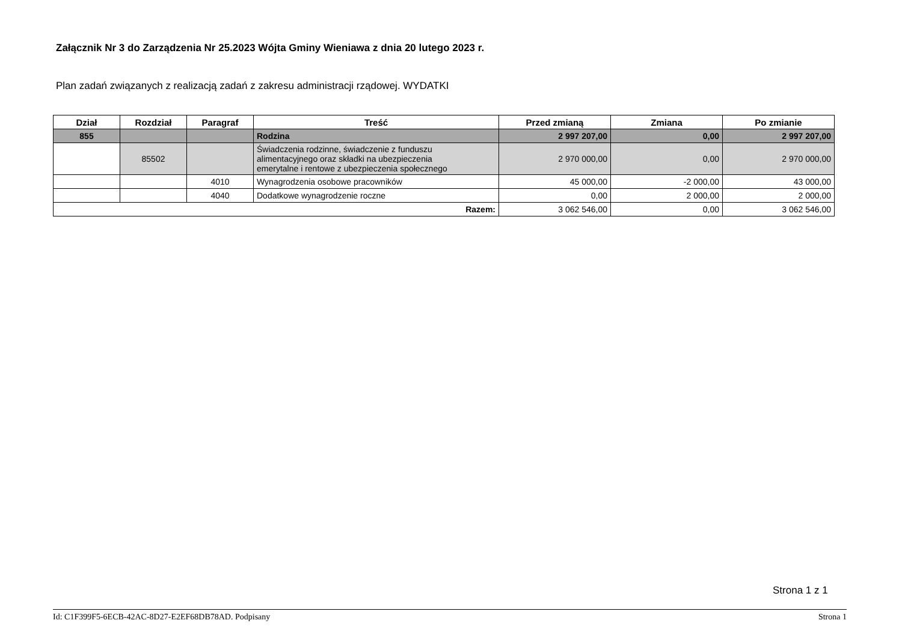Załącznik Nr 3 do Zarządzenia Nr 25.2023 Wójta Gminy Wieniawa z dnia 20 lutego 2023 r.
Plan zadań związanych z realizacją zadań z zakresu administracji rządowej. WYDATKI
| Dział | Rozdział | Paragraf | Treść | Przed zmianą | Zmiana | Po zmianie |
| --- | --- | --- | --- | --- | --- | --- |
| 855 | | | Rodzina | 2 997 207,00 | 0,00 | 2 997 207,00 |
| | 85502 | | Świadczenia rodzinne, świadczenie z funduszu alimentacyjnego oraz składki na ubezpieczenia emerytalne i rentowe z ubezpieczenia społecznego | 2 970 000,00 | 0,00 | 2 970 000,00 |
| | | 4010 | Wynagrodzenia osobowe pracowników | 45 000,00 | -2 000,00 | 43 000,00 |
| | | 4040 | Dodatkowe wynagrodzenie roczne | 0,00 | 2 000,00 | 2 000,00 |
| Razem: | | | | 3 062 546,00 | 0,00 | 3 062 546,00 |
Strona 1 z 1
Id: C1F399F5-6ECB-42AC-8D27-E2EF68DB78AD. Podpisany Strona 1